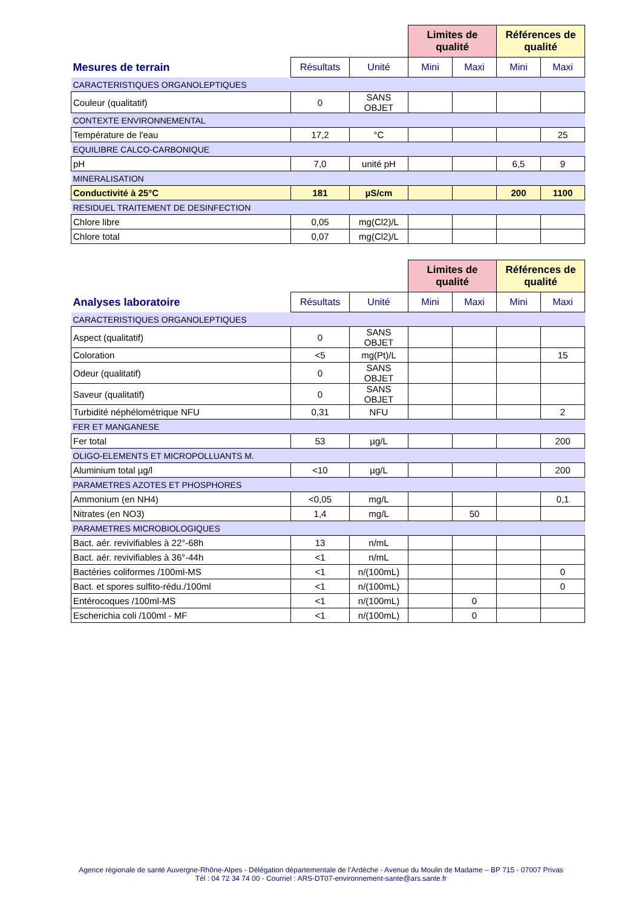| | | | Limites de qualité | | Références de qualité | |
| --- | --- | --- | --- | --- | --- | --- |
| Mesures de terrain | Résultats | Unité | Mini | Maxi | Mini | Maxi |
| CARACTERISTIQUES ORGANOLEPTIQUES | | | | | | |
| Couleur (qualitatif) | 0 | SANS OBJET | | | | |
| CONTEXTE ENVIRONNEMENTAL | | | | | | |
| Température de l'eau | 17,2 | °C | | | | 25 |
| EQUILIBRE CALCO-CARBONIQUE | | | | | | |
| pH | 7,0 | unité pH | | | 6,5 | 9 |
| MINERALISATION | | | | | | |
| Conductivité à 25°C | 181 | µS/cm | | | 200 | 1100 |
| RESIDUEL TRAITEMENT DE DESINFECTION | | | | | | |
| Chlore libre | 0,05 | mg(Cl2)/L | | | | |
| Chlore total | 0,07 | mg(Cl2)/L | | | | |
| | | | Limites de qualité | | Références de qualité | |
| --- | --- | --- | --- | --- | --- | --- |
| Analyses laboratoire | Résultats | Unité | Mini | Maxi | Mini | Maxi |
| CARACTERISTIQUES ORGANOLEPTIQUES | | | | | | |
| Aspect (qualitatif) | 0 | SANS OBJET | | | | |
| Coloration | <5 | mg(Pt)/L | | | | 15 |
| Odeur (qualitatif) | 0 | SANS OBJET | | | | |
| Saveur (qualitatif) | 0 | SANS OBJET | | | | |
| Turbidité néphélométrique NFU | 0,31 | NFU | | | | 2 |
| FER ET MANGANESE | | | | | | |
| Fer total | 53 | µg/L | | | | 200 |
| OLIGO-ELEMENTS ET MICROPOLLUANTS M. | | | | | | |
| Aluminium total µg/l | <10 | µg/L | | | | 200 |
| PARAMETRES AZOTES ET PHOSPHORES | | | | | | |
| Ammonium (en NH4) | <0,05 | mg/L | | | | 0,1 |
| Nitrates (en NO3) | 1,4 | mg/L | | 50 | | |
| PARAMETRES MICROBIOLOGIQUES | | | | | | |
| Bact. aér. revivifiables à 22°-68h | 13 | n/mL | | | | |
| Bact. aér. revivifiables à 36°-44h | <1 | n/mL | | | | |
| Bactéries coliformes /100ml-MS | <1 | n/(100mL) | | | | 0 |
| Bact. et spores sulfito-rédu./100ml | <1 | n/(100mL) | | | | 0 |
| Entérocoques /100ml-MS | <1 | n/(100mL) | | 0 | | |
| Escherichia coli /100ml - MF | <1 | n/(100mL) | | 0 | | |
Agence régionale de santé Auvergne-Rhône-Alpes - Délégation départementale de l’Ardèche - Avenue du Moulin de Madame – BP 715 - 07007 Privas
Tél : 04 72 34 74 00 - Courriel : ARS-DT07-environnement-sante@ars.sante.fr